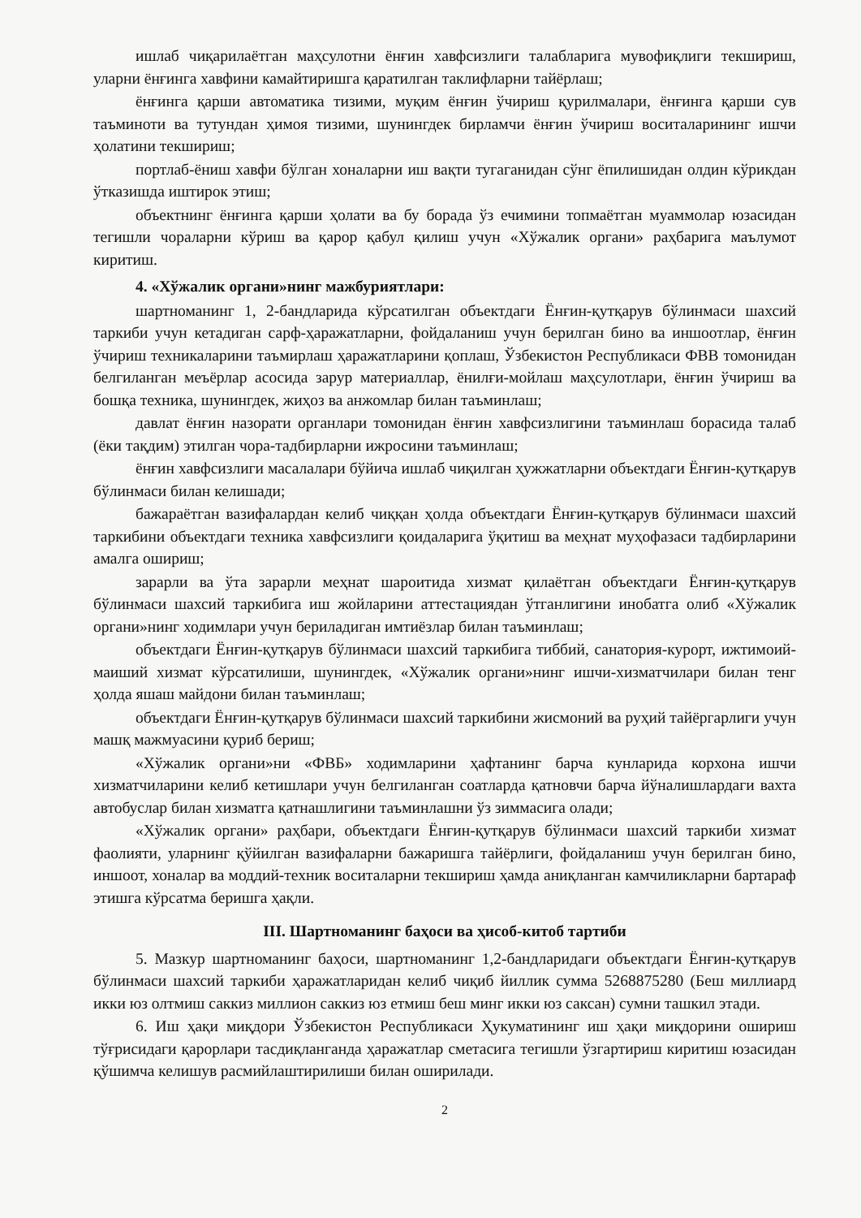ишлаб чиқарилаётган маҳсулотни ёнғин хавфсизлиги талабларига мувофиқлиги текшириш, уларни ёнғинга хавфини камайтиришга қаратилган таклифларни тайёрлаш;
ёнғинга қарши автоматика тизими, муқим ёнғин ўчириш қурилмалари, ёнғинга қарши сув таъминоти ва тутундан ҳимоя тизими, шунингдек бирламчи ёнғин ўчириш воситаларининг ишчи ҳолатини текшириш;
портлаб-ёниш хавфи бўлган хоналарни иш вақти тугаганидан сўнг ёпилишидан олдин кўрикдан ўтказишда иштирок этиш;
объектнинг ёнғинга қарши ҳолати ва бу борада ўз ечимини топмаётган муаммолар юзасидан тегишли чораларни кўриш ва қарор қабул қилиш учун «Хўжалик органи» раҳбарига маълумот киритиш.
4. «Хўжалик органи»нинг мажбуриятлари:
шартноманинг 1, 2-бандларида кўрсатилган объектдаги Ёнғин-қутқарув бўлинмаси шахсий таркиби учун кетадиган сарф-ҳаражатларни, фойдаланиш учун берилган бино ва иншоотлар, ёнғин ўчириш техникаларини таъмирлаш ҳаражатларини қоплаш, Ўзбекистон Республикаси ФВВ томонидан белгиланган меъёрлар асосида зарур материаллар, ёнилғи-мойлаш маҳсулотлари, ёнғин ўчириш ва бошқа техника, шунингдек, жиҳоз ва анжомлар билан таъминлаш;
давлат ёнғин назорати органлари томонидан ёнғин хавфсизлигини таъминлаш борасида талаб (ёки тақдим) этилган чора-тадбирларни ижросини таъминлаш;
ёнғин хавфсизлиги масалалари бўйича ишлаб чиқилган ҳужжатларни объектдаги Ёнғин-қутқарув бўлинмаси билан келишади;
бажараётган вазифалардан келиб чиққан ҳолда объектдаги Ёнғин-қутқарув бўлинмаси шахсий таркибини объектдаги техника хавфсизлиги қоидаларига ўқитиш ва меҳнат муҳофазаси тадбирларини амалга ошириш;
зарарли ва ўта зарарли меҳнат шароитида хизмат қилаётган объектдаги Ёнғин-қутқарув бўлинмаси шахсий таркибига иш жойларини аттестациядан ўтганлигини инобатга олиб «Хўжалик органи»нинг ходимлари учун бериладиган имтиёзлар билан таъминлаш;
объектдаги Ёнғин-қутқарув бўлинмаси шахсий таркибига тиббий, санатория-курорт, ижтимоий-маиший хизмат кўрсатилиши, шунингдек, «Хўжалик органи»нинг ишчи-хизматчилари билан тенг ҳолда яшаш майдони билан таъминлаш;
объектдаги Ёнғин-қутқарув бўлинмаси шахсий таркибини жисмоний ва руҳий тайёргарлиги учун машқ мажмуасини қуриб бериш;
«Хўжалик органи»ни «ФВБ» ходимларини ҳафтанинг барча кунларида корхона ишчи хизматчиларини келиб кетишлари учун белгиланган соатларда қатновчи барча йўналишлардаги вахта автобуслар билан хизматга қатнашлигини таъминлашни ўз зиммасига олади;
«Хўжалик органи» раҳбари, объектдаги Ёнғин-қутқарув бўлинмаси шахсий таркиби хизмат фаолияти, уларнинг қўйилган вазифаларни бажаришга тайёрлиги, фойдаланиш учун берилган бино, иншоот, хоналар ва моддий-техник воситаларни текшириш ҳамда аниқланган камчиликларни бартараф этишга кўрсатма беришга ҳақли.
III. Шартноманинг баҳоси ва ҳисоб-китоб тартиби
5. Мазкур шартноманинг баҳоси, шартноманинг 1,2-бандларидаги объектдаги Ёнғин-қутқарув бўлинмаси шахсий таркиби ҳаражатларидан келиб чиқиб йиллик сумма 5268875280 (Беш миллиард икки юз олтмиш саккиз миллион саккиз юз етмиш беш минг икки юз саксан) сумни ташкил этади.
6. Иш ҳақи миқдори Ўзбекистон Республикаси Ҳукуматининг иш ҳақи миқдорини ошириш тўғрисидаги қарорлари тасдиқланганда ҳаражатлар сметасига тегишли ўзгартириш киритиш юзасидан қўшимча келишув расмийлаштирилиши билан оширилади.
2